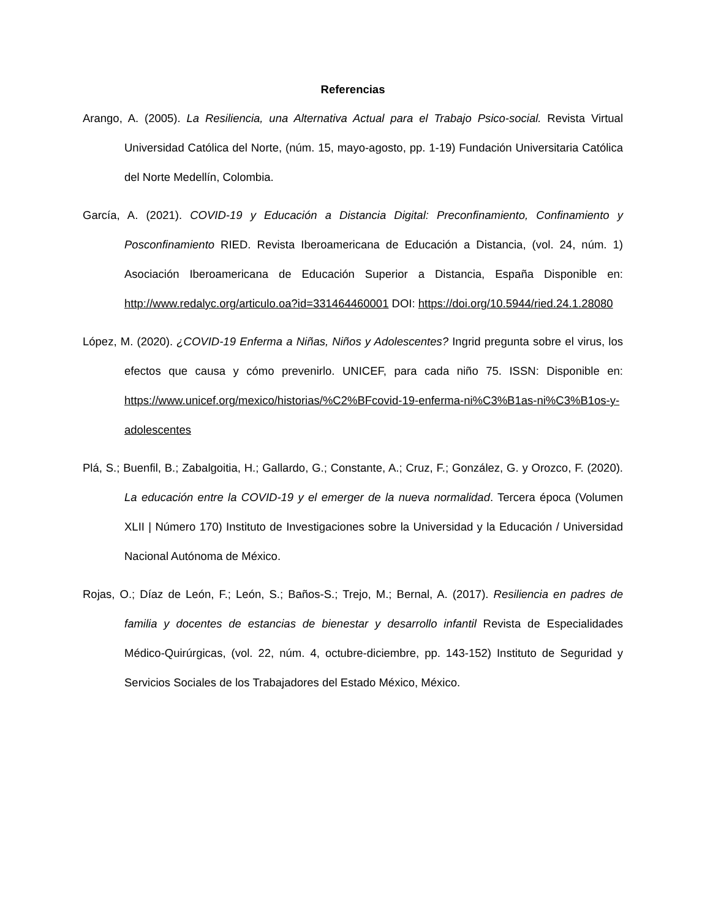Referencias
Arango, A. (2005). La Resiliencia, una Alternativa Actual para el Trabajo Psico-social. Revista Virtual Universidad Católica del Norte, (núm. 15, mayo-agosto, pp. 1-19) Fundación Universitaria Católica del Norte Medellín, Colombia.
García, A. (2021). COVID-19 y Educación a Distancia Digital: Preconfinamiento, Confinamiento y Posconfinamiento RIED. Revista Iberoamericana de Educación a Distancia, (vol. 24, núm. 1) Asociación Iberoamericana de Educación Superior a Distancia, España Disponible en: http://www.redalyc.org/articulo.oa?id=331464460001 DOI: https://doi.org/10.5944/ried.24.1.28080
López, M. (2020). ¿COVID-19 Enferma a Niñas, Niños y Adolescentes? Ingrid pregunta sobre el virus, los efectos que causa y cómo prevenirlo. UNICEF, para cada niño 75. ISSN: Disponible en: https://www.unicef.org/mexico/historias/%C2%BFcovid-19-enferma-ni%C3%B1as-ni%C3%B1os-y-adolescentes
Plá, S.; Buenfil, B.; Zabalgoitia, H.; Gallardo, G.; Constante, A.; Cruz, F.; González, G. y Orozco, F. (2020). La educación entre la COVID-19 y el emerger de la nueva normalidad. Tercera época (Volumen XLII | Número 170) Instituto de Investigaciones sobre la Universidad y la Educación / Universidad Nacional Autónoma de México.
Rojas, O.; Díaz de León, F.; León, S.; Baños-S.; Trejo, M.; Bernal, A. (2017). Resiliencia en padres de familia y docentes de estancias de bienestar y desarrollo infantil Revista de Especialidades Médico-Quirúrgicas, (vol. 22, núm. 4, octubre-diciembre, pp. 143-152) Instituto de Seguridad y Servicios Sociales de los Trabajadores del Estado México, México.